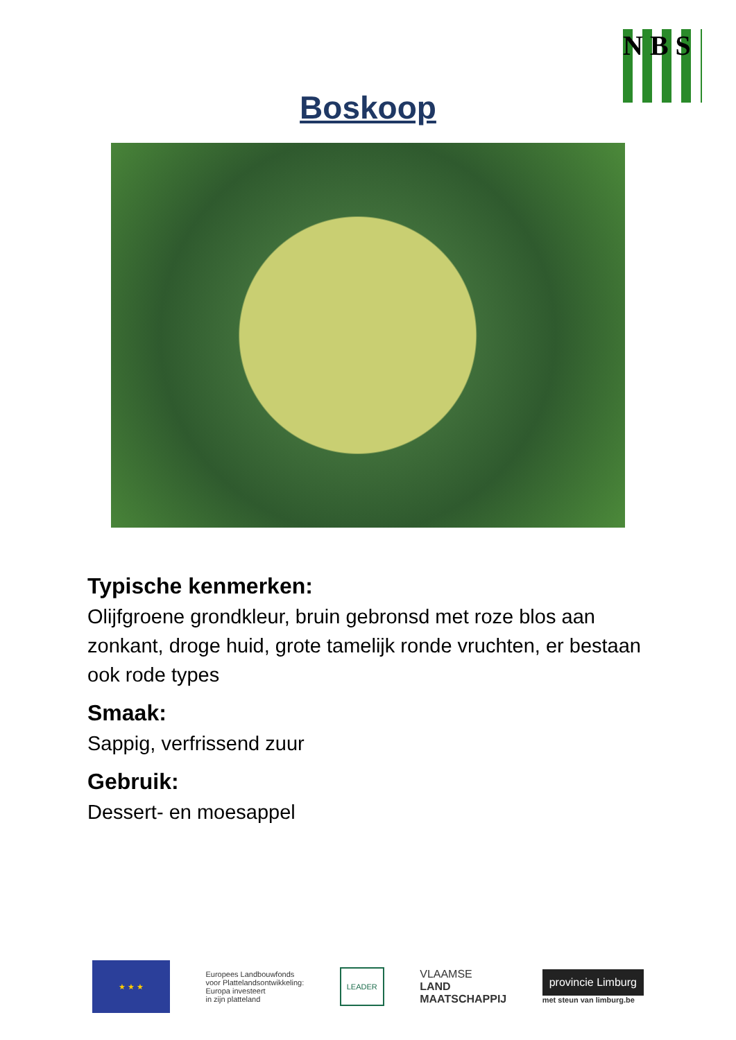N B S
Boskoop
Typische kenmerken:
Olijfgroene grondkleur, bruin gebronsd met roze blos aan zonkant, droge huid, grote tamelijk ronde vruchten, er bestaan ook rode types
Smaak:
Sappig, verfrissend zuur
Gebruik:
Dessert- en moesappel
★ ★ ★
Europees Landbouwfonds
voor Plattelandsontwikkeling:
Europa investeert
in zijn platteland
LEADER
VLAAMSE
LAND
MAATSCHAPPIJ
provincie Limburg
met steun van limburg.be